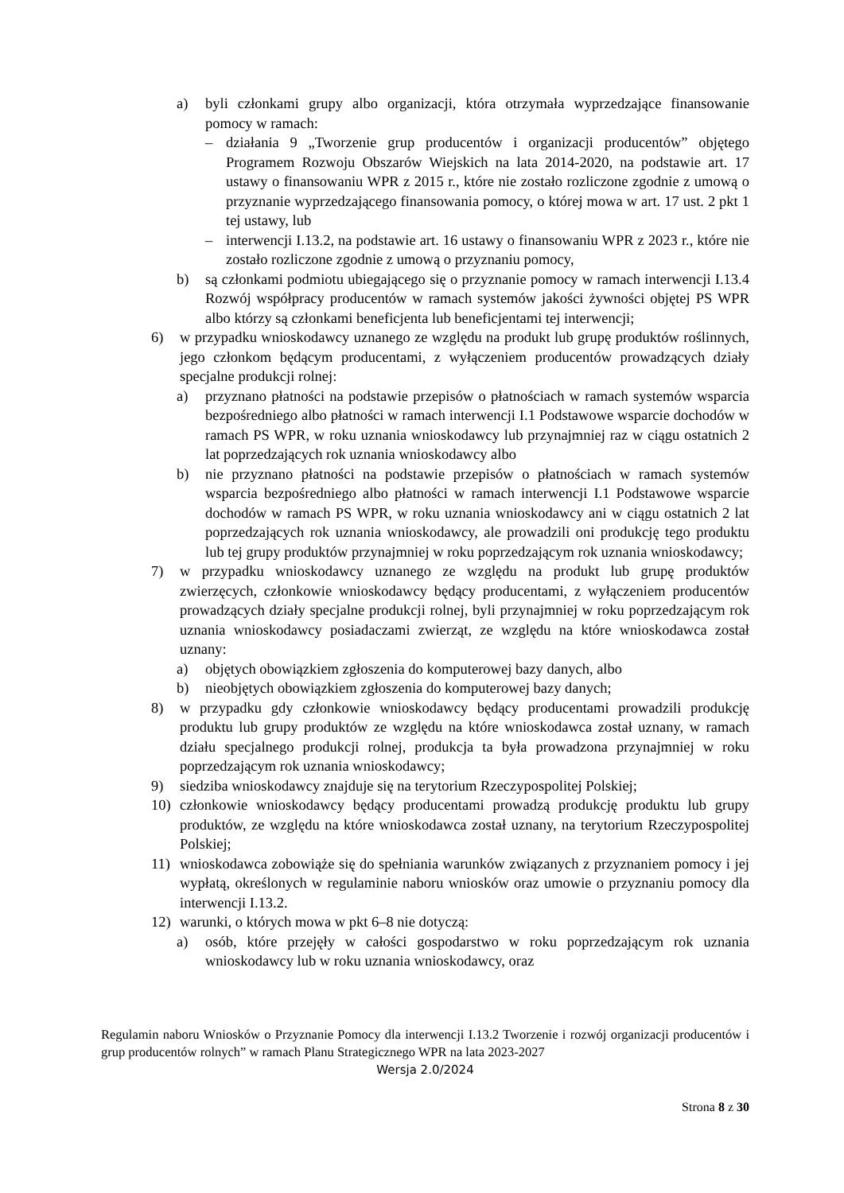a) byli członkami grupy albo organizacji, która otrzymała wyprzedzające finansowanie pomocy w ramach:
– działania 9 „Tworzenie grup producentów i organizacji producentów” objętego Programem Rozwoju Obszarów Wiejskich na lata 2014-2020, na podstawie art. 17 ustawy o finansowaniu WPR z 2015 r., które nie zostało rozliczone zgodnie z umową o przyznanie wyprzedzającego finansowania pomocy, o której mowa w art. 17 ust. 2 pkt 1 tej ustawy, lub
– interwencji I.13.2, na podstawie art. 16 ustawy o finansowaniu WPR z 2023 r., które nie zostało rozliczone zgodnie z umową o przyznaniu pomocy,
b) są członkami podmiotu ubiegającego się o przyznanie pomocy w ramach interwencji I.13.4 Rozwój współpracy producentów w ramach systemów jakości żywności objętej PS WPR albo którzy są członkami beneficjenta lub beneficjentami tej interwencji;
6) w przypadku wnioskodawcy uznanego ze względu na produkt lub grupę produktów roślinnych, jego członkom będącym producentami, z wyłączeniem producentów prowadzących działy specjalne produkcji rolnej:
a) przyznano płatności na podstawie przepisów o płatnościach w ramach systemów wsparcia bezpośredniego albo płatności w ramach interwencji I.1 Podstawowe wsparcie dochodów w ramach PS WPR, w roku uznania wnioskodawcy lub przynajmniej raz w ciągu ostatnich 2 lat poprzedzających rok uznania wnioskodawcy albo
b) nie przyznano płatności na podstawie przepisów o płatnościach w ramach systemów wsparcia bezpośredniego albo płatności w ramach interwencji I.1 Podstawowe wsparcie dochodów w ramach PS WPR, w roku uznania wnioskodawcy ani w ciągu ostatnich 2 lat poprzedzających rok uznania wnioskodawcy, ale prowadzili oni produkcję tego produktu lub tej grupy produktów przynajmniej w roku poprzedzającym rok uznania wnioskodawcy;
7) w przypadku wnioskodawcy uznanego ze względu na produkt lub grupę produktów zwierzęcych, członkowie wnioskodawcy będący producentami, z wyłączeniem producentów prowadzących działy specjalne produkcji rolnej, byli przynajmniej w roku poprzedzającym rok uznania wnioskodawcy posiadaczami zwierząt, ze względu na które wnioskodawca został uznany:
a) objętych obowiązkiem zgłoszenia do komputerowej bazy danych, albo
b) nieobjętych obowiązkiem zgłoszenia do komputerowej bazy danych;
8) w przypadku gdy członkowie wnioskodawcy będący producentami prowadzili produkcję produktu lub grupy produktów ze względu na które wnioskodawca został uznany, w ramach działu specjalnego produkcji rolnej, produkcja ta była prowadzona przynajmniej w roku poprzedzającym rok uznania wnioskodawcy;
9) siedziba wnioskodawcy znajduje się na terytorium Rzeczypospolitej Polskiej;
10) członkowie wnioskodawcy będący producentami prowadzą produkcję produktu lub grupy produktów, ze względu na które wnioskodawca został uznany, na terytorium Rzeczypospolitej Polskiej;
11) wnioskodawca zobowiąże się do spełniania warunków związanych z przyznaniem pomocy i jej wypłatą, określonych w regulaminie naboru wniosków oraz umowie o przyznaniu pomocy dla interwencji I.13.2.
12) warunki, o których mowa w pkt 6–8 nie dotyczą:
a) osób, które przejęły w całości gospodarstwo w roku poprzedzającym rok uznania wnioskodawcy lub w roku uznania wnioskodawcy, oraz
Regulamin naboru Wniosków o Przyznanie Pomocy dla interwencji I.13.2 Tworzenie i rozwój organizacji producentów i grup producentów rolnych” w ramach Planu Strategicznego WPR na lata 2023-2027
Wersja 2.0/2024
Strona 8 z 30